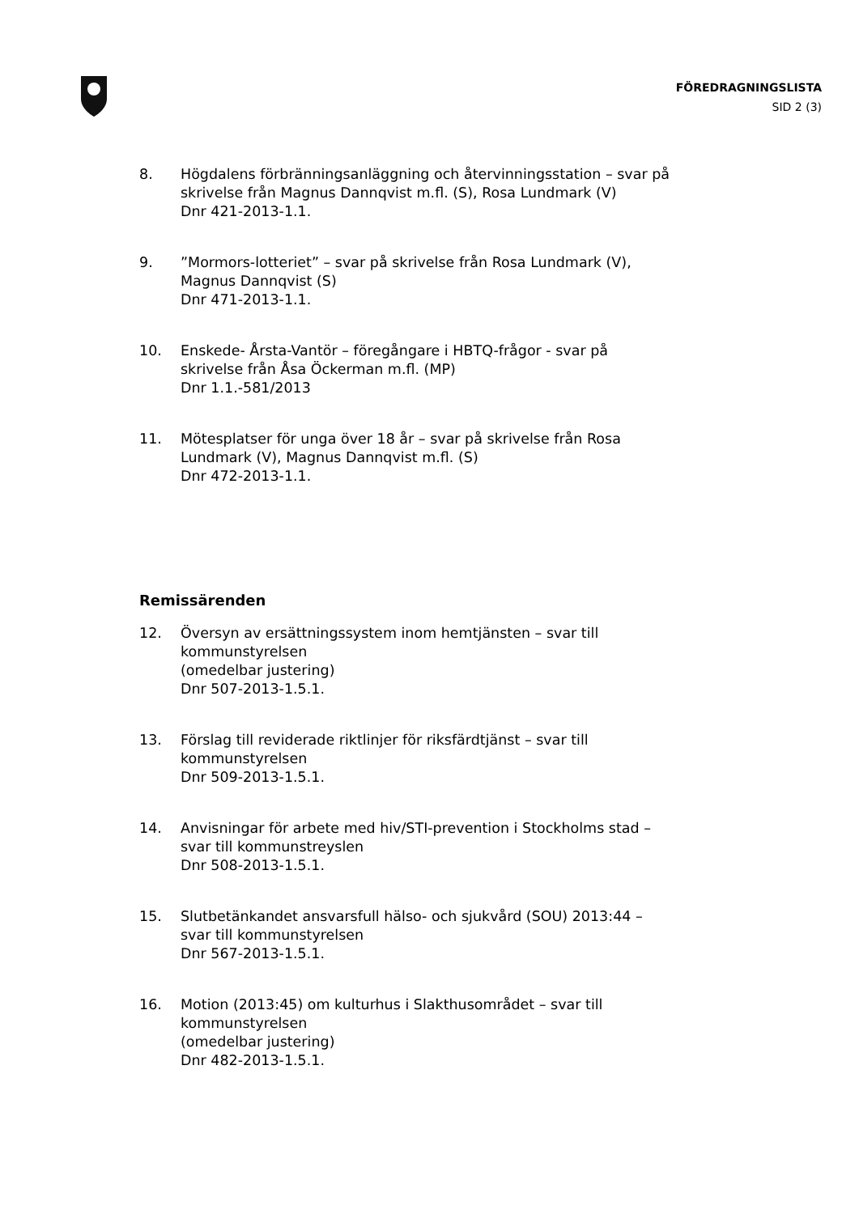FÖREDRAGNINGSLISTA
SID 2 (3)
8. Högdalens förbränningsanläggning och återvinningsstation – svar på skrivelse från Magnus Dannqvist m.fl. (S), Rosa Lundmark (V)
Dnr 421-2013-1.1.
9. ”Mormors-lotteriet” – svar på skrivelse från Rosa Lundmark (V), Magnus Dannqvist (S)
Dnr 471-2013-1.1.
10. Enskede- Årsta-Vantör – föregångare i HBTQ-frågor - svar på skrivelse från Åsa Öckerman m.fl. (MP)
Dnr 1.1.-581/2013
11. Mötesplatser för unga över 18 år – svar på skrivelse från Rosa Lundmark (V), Magnus Dannqvist m.fl. (S)
Dnr 472-2013-1.1.
Remissärenden
12. Översyn av ersättningssystem inom hemtjänsten – svar till kommunstyrelsen
(omedelbar justering)
Dnr 507-2013-1.5.1.
13. Förslag till reviderade riktlinjer för riksfärdtjänst – svar till kommunstyrelsen
Dnr 509-2013-1.5.1.
14. Anvisningar för arbete med hiv/STI-prevention i Stockholms stad – svar till kommunstreyslen
Dnr 508-2013-1.5.1.
15. Slutbetänkandet ansvarsfull hälso- och sjukvård (SOU) 2013:44 – svar till kommunstyrelsen
Dnr 567-2013-1.5.1.
16. Motion (2013:45) om kulturhus i Slakthusområdet – svar till kommunstyrelsen
(omedelbar justering)
Dnr 482-2013-1.5.1.